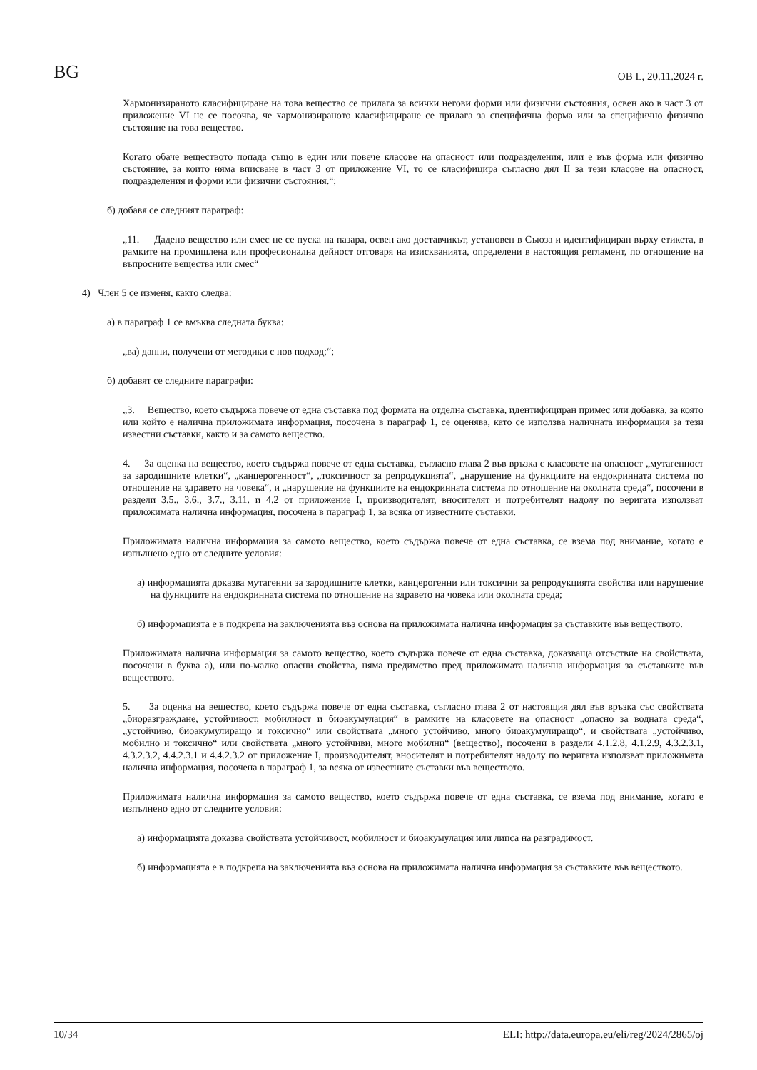BG ОВ L, 20.11.2024 г.
Хармонизираното класифициране на това вещество се прилага за всички негови форми или физични състояния, освен ако в част 3 от приложение VI не се посочва, че хармонизираното класифициране се прилага за специфична форма или за специфично физично състояние на това вещество.
Когато обаче веществото попада също в един или повече класове на опасност или подразделения, или е във форма или физично състояние, за които няма вписване в част 3 от приложение VI, то се класифицира съгласно дял II за тези класове на опасност, подразделения и форми или физични състояния.“;
б) добавя се следният параграф:
„11. Дадено вещество или смес не се пуска на пазара, освен ако доставчикът, установен в Съюза и идентифициран върху етикета, в рамките на промишлена или професионална дейност отговаря на изискванията, определени в настоящия регламент, по отношение на въпросните вещества или смес“
4) Член 5 се изменя, както следва:
а) в параграф 1 се вмъква следната буква:
„ва) данни, получени от методики с нов подход;“;
б) добавят се следните параграфи:
„3. Вещество, което съдържа повече от една съставка под формата на отделна съставка, идентифициран примес или добавка, за която или който е налична приложимата информация, посочена в параграф 1, се оценява, като се използва наличната информация за тези известни съставки, както и за самото вещество.
4. За оценка на вещество, което съдържа повече от една съставка, съгласно глава 2 във връзка с класовете на опасност „мутагенност за зародишните клетки“, „канцерогенност“, „токсичност за репродукцията“, „нарушение на функциите на ендокринната система по отношение на здравето на човека“, и „нарушение на функциите на ендокринната система по отношение на околната среда“, посочени в раздели 3.5., 3.6., 3.7., 3.11. и 4.2 от приложение I, производителят, вносителят и потребителят надолу по веригата използват приложимата налична информация, посочена в параграф 1, за всяка от известните съставки.
Приложимата налична информация за самото вещество, което съдържа повече от една съставка, се взема под внимание, когато е изпълнено едно от следните условия:
а) информацията доказва мутагенни за зародишните клетки, канцерогенни или токсични за репродукцията свойства или нарушение на функциите на ендокринната система по отношение на здравето на човека или околната среда;
б) информацията е в подкрепа на заключенията въз основа на приложимата налична информация за съставките във веществото.
Приложимата налична информация за самото вещество, което съдържа повече от една съставка, доказваща отсъствие на свойствата, посочени в буква а), или по-малко опасни свойства, няма предимство пред приложимата налична информация за съставките във веществото.
5. За оценка на вещество, което съдържа повече от една съставка, съгласно глава 2 от настоящия дял във връзка със свойствата „биоразграждане, устойчивост, мобилност и биоакумулация“ в рамките на класовете на опасност „опасно за водната среда“, „устойчиво, биоакумулиращо и токсично“ или свойствата „много устойчиво, много биоакумулиращо“, и свойствата „устойчиво, мобилно и токсично“ или свойствата „много устойчиви, много мобилни“ (вещество), посочени в раздели 4.1.2.8, 4.1.2.9, 4.3.2.3.1, 4.3.2.3.2, 4.4.2.3.1 и 4.4.2.3.2 от приложение I, производителят, вносителят и потребителят надолу по веригата използват приложимата налична информация, посочена в параграф 1, за всяка от известните съставки във веществото.
Приложимата налична информация за самото вещество, което съдържа повече от една съставка, се взема под внимание, когато е изпълнено едно от следните условия:
а) информацията доказва свойствата устойчивост, мобилност и биоакумулация или липса на разградимост.
б) информацията е в подкрепа на заключенията въз основа на приложимата налична информация за съставките във веществото.
10/34 ELI: http://data.europa.eu/eli/reg/2024/2865/oj